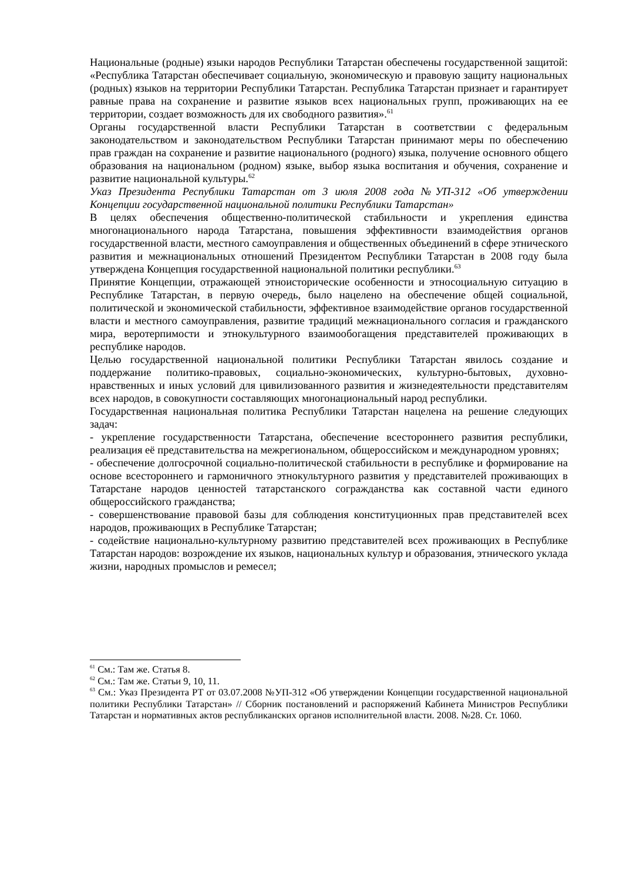Национальные (родные) языки народов Республики Татарстан обеспечены государственной защитой: «Республика Татарстан обеспечивает социальную, экономическую и правовую защиту национальных (родных) языков на территории Республики Татарстан. Республика Татарстан признает и гарантирует равные права на сохранение и развитие языков всех национальных групп, проживающих на ее территории, создает возможность для их свободного развития».<sup>61</sup>
Органы государственной власти Республики Татарстан в соответствии с федеральным законодательством и законодательством Республики Татарстан принимают меры по обеспечению прав граждан на сохранение и развитие национального (родного) языка, получение основного общего образования на национальном (родном) языке, выбор языка воспитания и обучения, сохранение и развитие национальной культуры.<sup>62</sup>
Указ Президента Республики Татарстан от 3 июля 2008 года №УП-312 «Об утверждении Концепции государственной национальной политики Республики Татарстан»
В целях обеспечения общественно-политической стабильности и укрепления единства многонационального народа Татарстана, повышения эффективности взаимодействия органов государственной власти, местного самоуправления и общественных объединений в сфере этнического развития и межнациональных отношений Президентом Республики Татарстан в 2008 году была утверждена Концепция государственной национальной политики республики.<sup>63</sup>
Принятие Концепции, отражающей этноисторические особенности и этносоциальную ситуацию в Республике Татарстан, в первую очередь, было нацелено на обеспечение общей социальной, политической и экономической стабильности, эффективное взаимодействие органов государственной власти и местного самоуправления, развитие традиций межнационального согласия и гражданского мира, веротерпимости и этнокультурного взаимообогащения представителей проживающих в республике народов.
Целью государственной национальной политики Республики Татарстан явилось создание и поддержание политико-правовых, социально-экономических, культурно-бытовых, духовно-нравственных и иных условий для цивилизованного развития и жизнедеятельности представителям всех народов, в совокупности составляющих многонациональный народ республики.
Государственная национальная политика Республики Татарстан нацелена на решение следующих задач:
- укрепление государственности Татарстана, обеспечение всестороннего развития республики, реализация её представительства на межрегиональном, общероссийском и международном уровнях;
- обеспечение долгосрочной социально-политической стабильности в республике и формирование на основе всестороннего и гармоничного этнокультурного развития у представителей проживающих в Татарстане народов ценностей татарстанского согражданства как составной части единого общероссийского гражданства;
- совершенствование правовой базы для соблюдения конституционных прав представителей всех народов, проживающих в Республике Татарстан;
- содействие национально-культурному развитию представителей всех проживающих в Республике Татарстан народов: возрождение их языков, национальных культур и образования, этнического уклада жизни, народных промыслов и ремесел;
<sup>61</sup> См.: Там же. Статья 8.
<sup>62</sup> См.: Там же. Статьи 9, 10, 11.
<sup>63</sup> См.: Указ Президента РТ от 03.07.2008 №УП-312 «Об утверждении Концепции государственной национальной политики Республики Татарстан» // Сборник постановлений и распоряжений Кабинета Министров Республики Татарстан и нормативных актов республиканских органов исполнительной власти. 2008. №28. Ст. 1060.